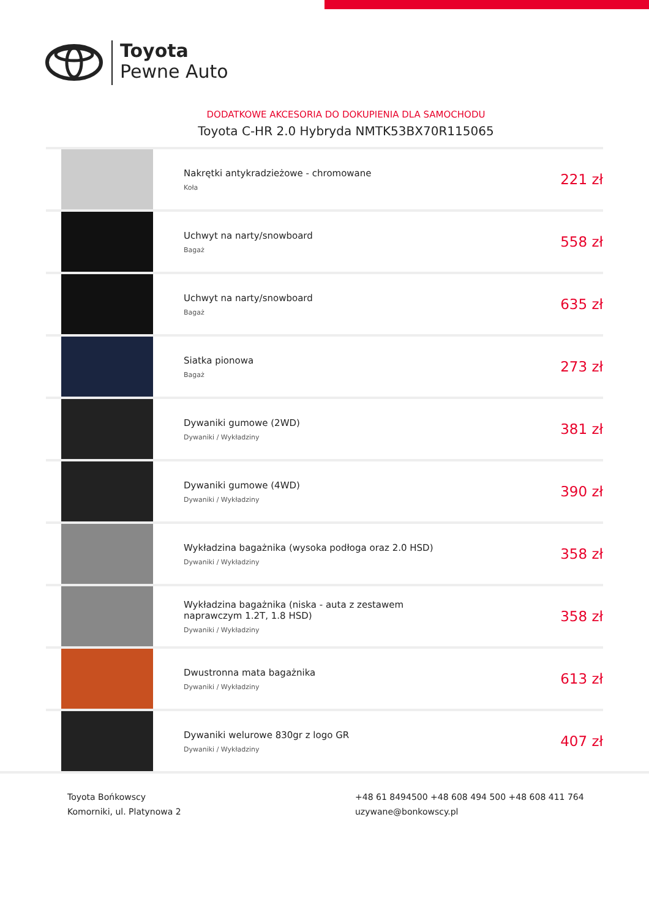Toyota
Pewne Auto
DODATKOWE AKCESORIA DO DOKUPIENIA DLA SAMOCHODU
Toyota C-HR 2.0 Hybryda NMTK53BX70R115065
| | Nakrętki antykradzieżowe - chromowane Koła | 221 zł |
| | Uchwyt na narty/snowboard Bagaż | 558 zł |
| | Uchwyt na narty/snowboard Bagaż | 635 zł |
| | Siatka pionowa Bagaż | 273 zł |
| | Dywaniki gumowe (2WD) Dywaniki / Wykładziny | 381 zł |
| | Dywaniki gumowe (4WD) Dywaniki / Wykładziny | 390 zł |
| | Wykładzina bagażnika (wysoka podłoga oraz 2.0 HSD) Dywaniki / Wykładziny | 358 zł |
| | Wykładzina bagażnika (niska - auta z zestawem naprawczym 1.2T, 1.8 HSD) Dywaniki / Wykładziny | 358 zł |
| | Dwustronna mata bagażnika Dywaniki / Wykładziny | 613 zł |
| | Dywaniki welurowe 830gr z logo GR Dywaniki / Wykładziny | 407 zł |
Toyota Bońkowscy
Komorniki, ul. Platynowa 2
+48 61 8494500 +48 608 494 500 +48 608 411 764
uzywane@bonkowscy.pl